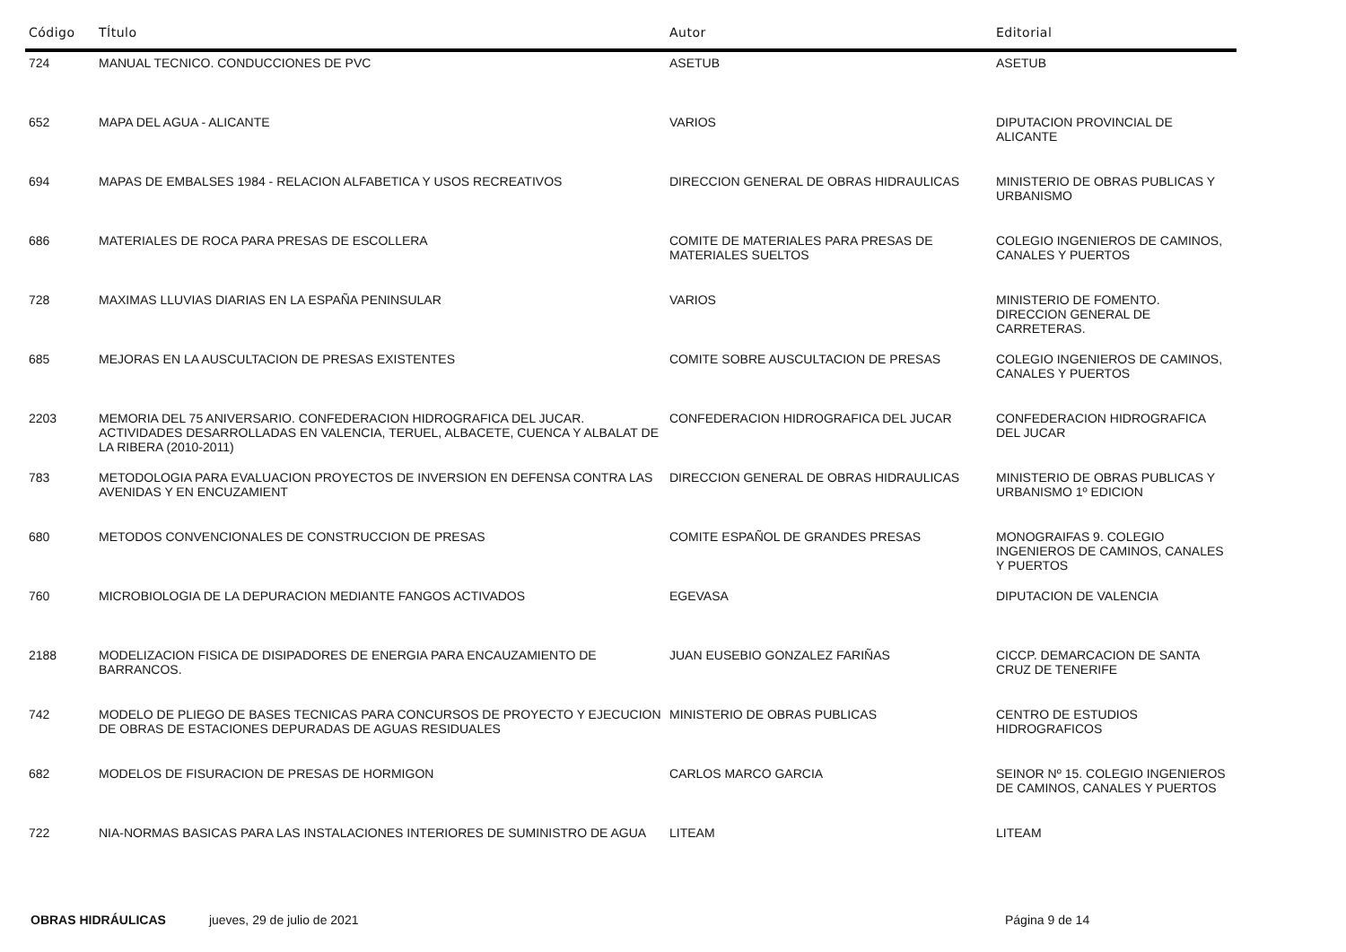| Código | TÍtulo | Autor | Editorial |
| --- | --- | --- | --- |
| 724 | MANUAL TECNICO. CONDUCCIONES DE PVC | ASETUB | ASETUB |
| 652 | MAPA DEL AGUA - ALICANTE | VARIOS | DIPUTACION PROVINCIAL DE ALICANTE |
| 694 | MAPAS DE EMBALSES 1984 - RELACION ALFABETICA Y USOS RECREATIVOS | DIRECCION GENERAL DE OBRAS HIDRAULICAS | MINISTERIO DE OBRAS PUBLICAS Y URBANISMO |
| 686 | MATERIALES DE ROCA PARA PRESAS DE ESCOLLERA | COMITE DE MATERIALES PARA PRESAS DE MATERIALES SUELTOS | COLEGIO INGENIEROS DE CAMINOS, CANALES Y PUERTOS |
| 728 | MAXIMAS LLUVIAS DIARIAS EN LA ESPAÑA PENINSULAR | VARIOS | MINISTERIO DE FOMENTO. DIRECCION GENERAL DE CARRETERAS. |
| 685 | MEJORAS EN LA AUSCULTACION DE PRESAS EXISTENTES | COMITE SOBRE AUSCULTACION DE PRESAS | COLEGIO INGENIEROS DE CAMINOS, CANALES Y PUERTOS |
| 2203 | MEMORIA DEL 75 ANIVERSARIO. CONFEDERACION HIDROGRAFICA DEL JUCAR. ACTIVIDADES DESARROLLADAS EN VALENCIA, TERUEL, ALBACETE, CUENCA Y ALBALAT DE LA RIBERA (2010-2011) | CONFEDERACION HIDROGRAFICA DEL JUCAR | CONFEDERACION HIDROGRAFICA DEL JUCAR |
| 783 | METODOLOGIA PARA EVALUACION PROYECTOS DE INVERSION EN DEFENSA CONTRA LAS AVENIDAS Y EN ENCUZAMIENT | DIRECCION GENERAL DE OBRAS HIDRAULICAS | MINISTERIO DE OBRAS PUBLICAS Y URBANISMO 1º EDICION |
| 680 | METODOS CONVENCIONALES DE CONSTRUCCION DE PRESAS | COMITE ESPAÑOL DE GRANDES PRESAS | MONOGRAIFAS 9. COLEGIO INGENIEROS DE CAMINOS, CANALES Y PUERTOS |
| 760 | MICROBIOLOGIA DE LA DEPURACION MEDIANTE FANGOS ACTIVADOS | EGEVASA | DIPUTACION DE VALENCIA |
| 2188 | MODELIZACION FISICA DE DISIPADORES DE ENERGIA PARA ENCAUZAMIENTO DE BARRANCOS. | JUAN EUSEBIO GONZALEZ FARIÑAS | CICCP. DEMARCACION DE SANTA CRUZ DE TENERIFE |
| 742 | MODELO DE PLIEGO DE BASES TECNICAS PARA CONCURSOS DE PROYECTO Y EJECUCION DE OBRAS DE ESTACIONES DEPURADAS DE AGUAS RESIDUALES | MINISTERIO DE OBRAS PUBLICAS | CENTRO DE ESTUDIOS HIDROGRAFICOS |
| 682 | MODELOS DE FISURACION DE PRESAS DE HORMIGON | CARLOS MARCO GARCIA | SEINOR Nº 15. COLEGIO INGENIEROS DE CAMINOS, CANALES Y PUERTOS |
| 722 | NIA-NORMAS BASICAS PARA LAS INSTALACIONES INTERIORES DE SUMINISTRO DE AGUA | LITEAM | LITEAM |
OBRAS HIDRÁULICAS jueves, 29 de julio de 2021 Página 9 de 14